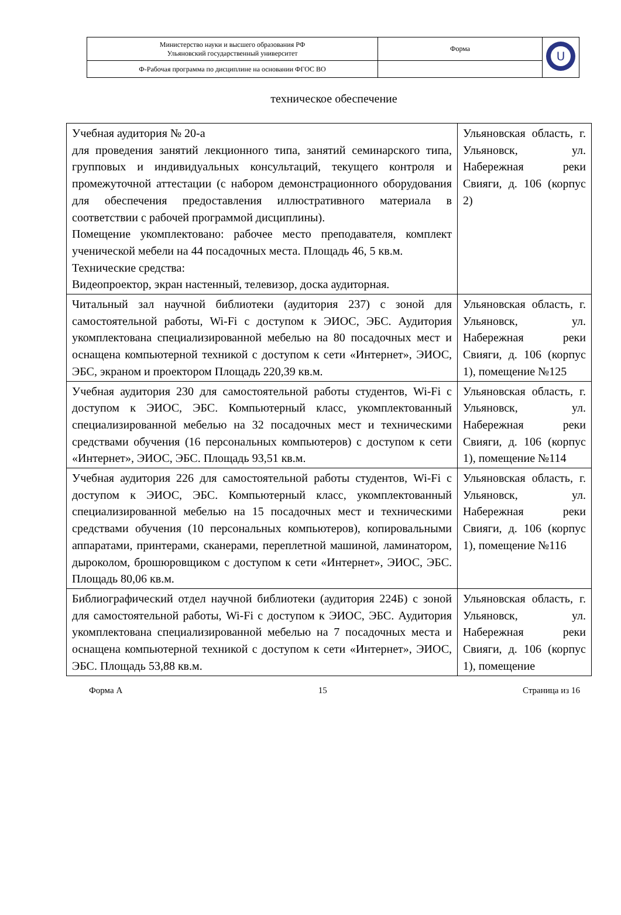| Министерство науки и высшего образования РФ Ульяновский государственный университет | Форма | U |
| Ф-Рабочая программа по дисциплине на основании ФГОС ВО | | |
техническое обеспечение
| Учебная аудитория № 20-а для проведения занятий лекционного типа, занятий семинарского типа, групповых и индивидуальных консультаций, текущего контроля и промежуточной аттестации (с набором демонстрационного оборудования для обеспечения предоставления иллюстративного материала в соответствии с рабочей программой дисциплины). Помещение укомплектовано: рабочее место преподавателя, комплект ученической мебели на 44 посадочных места. Площадь 46, 5 кв.м. Технические средства: Видеопроектор, экран настенный, телевизор, доска аудиторная. | Ульяновская область, г. Ульяновск, ул. Набережная реки Свияги, д. 106 (корпус 2) |
| Читальный зал научной библиотеки (аудитория 237) с зоной для самостоятельной работы, Wi-Fi с доступом к ЭИОС, ЭБС. Аудитория укомплектована специализированной мебелью на 80 посадочных мест и оснащена компьютерной техникой с доступом к сети «Интернет», ЭИОС, ЭБС, экраном и проектором Площадь 220,39 кв.м. | Ульяновская область, г. Ульяновск, ул. Набережная реки Свияги, д. 106 (корпус 1), помещение №125 |
| Учебная аудитория 230 для самостоятельной работы студентов, Wi-Fi с доступом к ЭИОС, ЭБС. Компьютерный класс, укомплектованный специализированной мебелью на 32 посадочных мест и техническими средствами обучения (16 персональных компьютеров) с доступом к сети «Интернет», ЭИОС, ЭБС. Площадь 93,51 кв.м. | Ульяновская область, г. Ульяновск, ул. Набережная реки Свияги, д. 106 (корпус 1), помещение №114 |
| Учебная аудитория 226 для самостоятельной работы студентов, Wi-Fi с доступом к ЭИОС, ЭБС. Компьютерный класс, укомплектованный специализированной мебелью на 15 посадочных мест и техническими средствами обучения (10 персональных компьютеров), копировальными аппаратами, принтерами, сканерами, переплетной машиной, ламинатором, дыроколом, брошюровщиком с доступом к сети «Интернет», ЭИОС, ЭБС. Площадь 80,06 кв.м. | Ульяновская область, г. Ульяновск, ул. Набережная реки Свияги, д. 106 (корпус 1), помещение №116 |
| Библиографический отдел научной библиотеки (аудитория 224Б) с зоной для самостоятельной работы, Wi-Fi с доступом к ЭИОС, ЭБС. Аудитория укомплектована специализированной мебелью на 7 посадочных места и оснащена компьютерной техникой с доступом к сети «Интернет», ЭИОС, ЭБС. Площадь 53,88 кв.м. | Ульяновская область, г. Ульяновск, ул. Набережная реки Свияги, д. 106 (корпус 1), помещение |
Форма А 15 Страница из 16